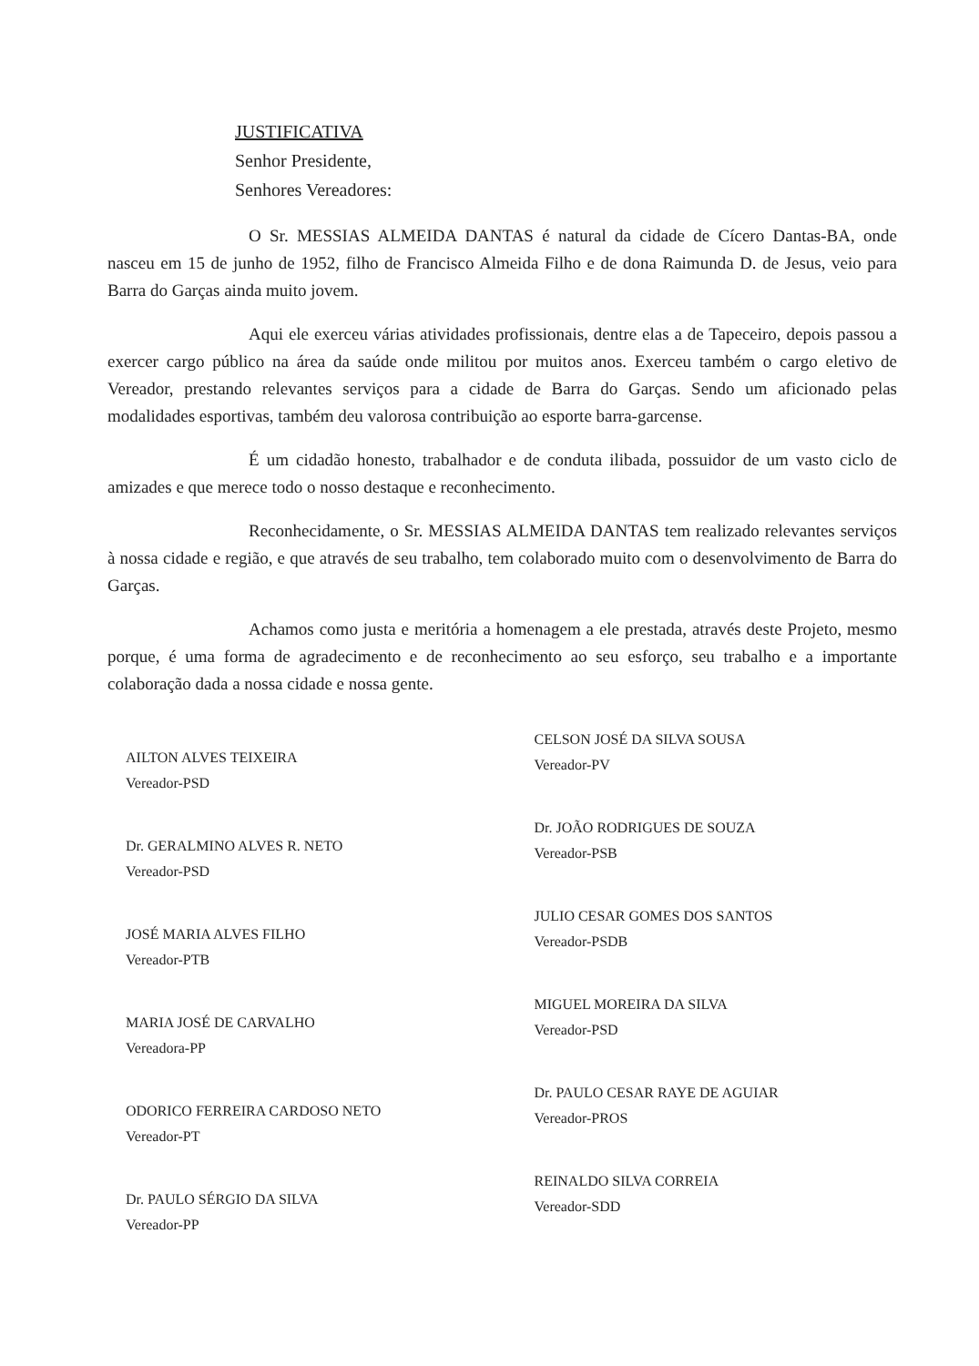JUSTIFICATIVA
Senhor Presidente,
Senhores Vereadores:
O Sr. MESSIAS ALMEIDA DANTAS é natural da cidade de Cícero Dantas-BA, onde nasceu em 15 de junho de 1952, filho de Francisco Almeida Filho e de dona Raimunda D. de Jesus, veio para Barra do Garças ainda muito jovem.
Aqui ele exerceu várias atividades profissionais, dentre elas a de Tapeceiro, depois passou a exercer cargo público na área da saúde onde militou por muitos anos. Exerceu também o cargo eletivo de Vereador, prestando relevantes serviços para a cidade de Barra do Garças. Sendo um aficionado pelas modalidades esportivas, também deu valorosa contribuição ao esporte barra-garcense.
É um cidadão honesto, trabalhador e de conduta ilibada, possuidor de um vasto ciclo de amizades e que merece todo o nosso destaque e reconhecimento.
Reconhecidamente, o Sr. MESSIAS ALMEIDA DANTAS tem realizado relevantes serviços à nossa cidade e região, e que através de seu trabalho, tem colaborado muito com o desenvolvimento de Barra do Garças.
Achamos como justa e meritória a homenagem a ele prestada, através deste Projeto, mesmo porque, é uma forma de agradecimento e de reconhecimento ao seu esforço, seu trabalho e a importante colaboração dada a nossa cidade e nossa gente.
AILTON ALVES TEIXEIRA
Vereador-PSD
Dr. GERALMINO ALVES R. NETO
Vereador-PSD
JOSÉ MARIA ALVES FILHO
Vereador-PTB
MARIA JOSÉ DE CARVALHO
Vereadora-PP
ODORICO FERREIRA CARDOSO NETO
Vereador-PT
Dr. PAULO SÉRGIO DA SILVA
Vereador-PP
CELSON JOSÉ DA SILVA SOUSA
Vereador-PV
Dr. JOÃO RODRIGUES DE SOUZA
Vereador-PSB
JULIO CESAR GOMES DOS SANTOS
Vereador-PSDB
MIGUEL MOREIRA DA SILVA
Vereador-PSD
Dr. PAULO CESAR RAYE DE AGUIAR
Vereador-PROS
REINALDO SILVA CORREIA
Vereador-SDD